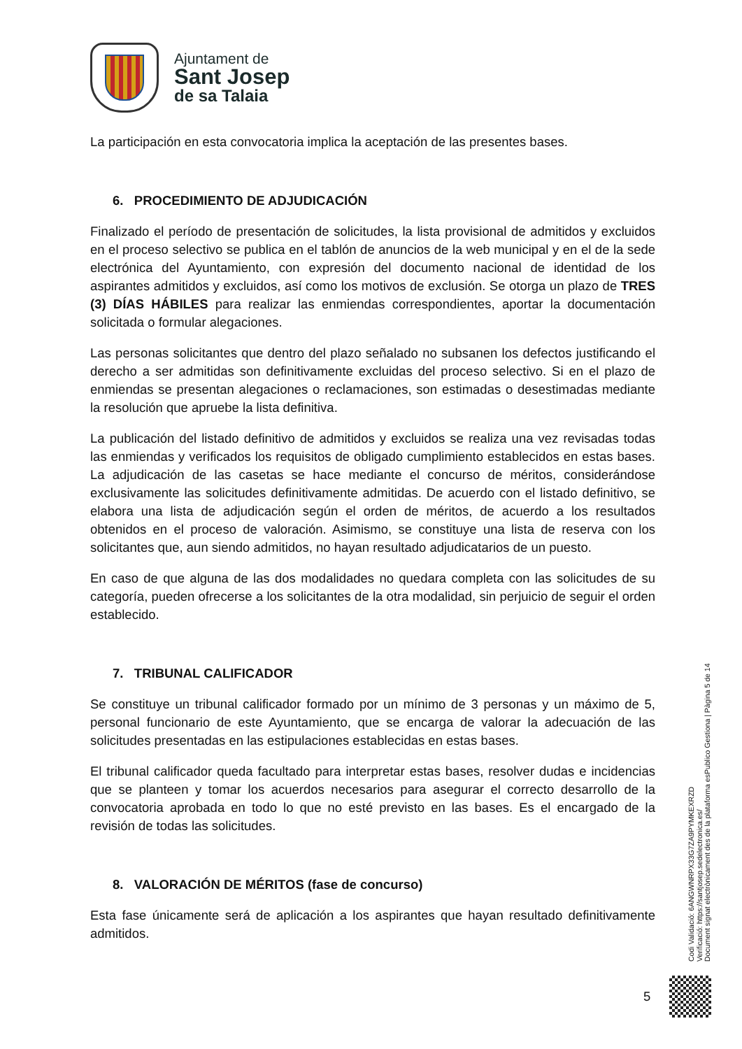Ajuntament de
Sant Josep
de sa Talaia
La participación en esta convocatoria implica la aceptación de las presentes bases.
6. PROCEDIMIENTO DE ADJUDICACIÓN
Finalizado el período de presentación de solicitudes, la lista provisional de admitidos y excluidos en el proceso selectivo se publica en el tablón de anuncios de la web municipal y en el de la sede electrónica del Ayuntamiento, con expresión del documento nacional de identidad de los aspirantes admitidos y excluidos, así como los motivos de exclusión. Se otorga un plazo de TRES (3) DÍAS HÁBILES para realizar las enmiendas correspondientes, aportar la documentación solicitada o formular alegaciones.
Las personas solicitantes que dentro del plazo señalado no subsanen los defectos justificando el derecho a ser admitidas son definitivamente excluidas del proceso selectivo. Si en el plazo de enmiendas se presentan alegaciones o reclamaciones, son estimadas o desestimadas mediante la resolución que apruebe la lista definitiva.
La publicación del listado definitivo de admitidos y excluidos se realiza una vez revisadas todas las enmiendas y verificados los requisitos de obligado cumplimiento establecidos en estas bases. La adjudicación de las casetas se hace mediante el concurso de méritos, considerándose exclusivamente las solicitudes definitivamente admitidas. De acuerdo con el listado definitivo, se elabora una lista de adjudicación según el orden de méritos, de acuerdo a los resultados obtenidos en el proceso de valoración. Asimismo, se constituye una lista de reserva con los solicitantes que, aun siendo admitidos, no hayan resultado adjudicatarios de un puesto.
En caso de que alguna de las dos modalidades no quedara completa con las solicitudes de su categoría, pueden ofrecerse a los solicitantes de la otra modalidad, sin perjuicio de seguir el orden establecido.
7. TRIBUNAL CALIFICADOR
Se constituye un tribunal calificador formado por un mínimo de 3 personas y un máximo de 5, personal funcionario de este Ayuntamiento, que se encarga de valorar la adecuación de las solicitudes presentadas en las estipulaciones establecidas en estas bases.
El tribunal calificador queda facultado para interpretar estas bases, resolver dudas e incidencias que se planteen y tomar los acuerdos necesarios para asegurar el correcto desarrollo de la convocatoria aprobada en todo lo que no esté previsto en las bases. Es el encargado de la revisión de todas las solicitudes.
8. VALORACIÓN DE MÉRITOS (fase de concurso)
Esta fase únicamente será de aplicación a los aspirantes que hayan resultado definitivamente admitidos.
Codi Validació: 6ANGWNRPX33G7ZA9PYMKEXRZD
Verificació: https://santjosep.sedelectronica.es/
Document signat electrònicament des de la plataforma esPublico Gestiona | Pàgina 5 de 14
5